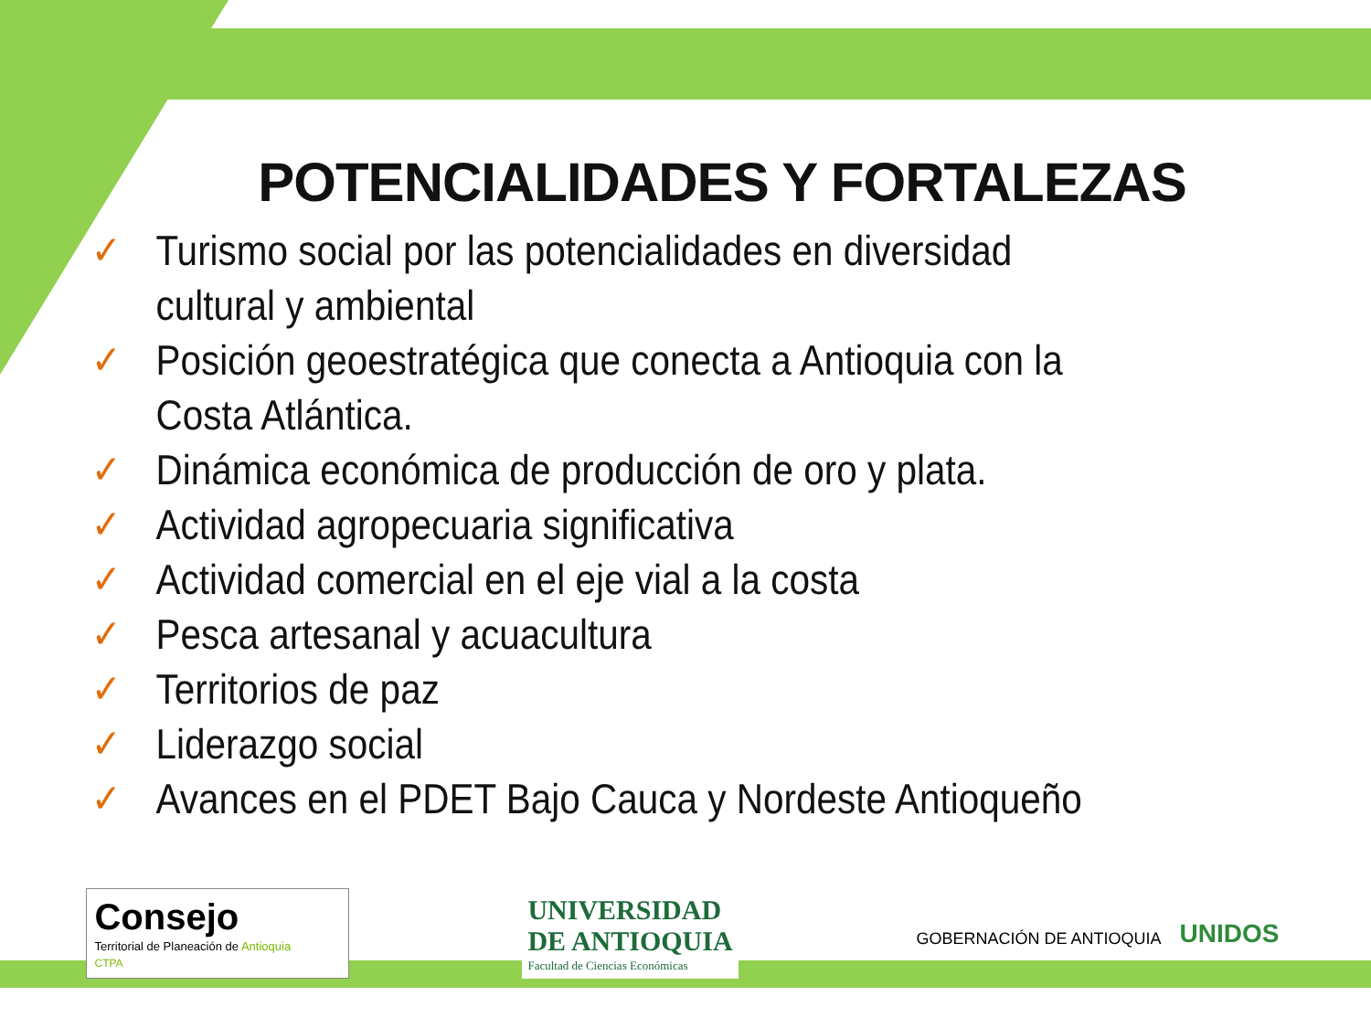POTENCIALIDADES Y FORTALEZAS
✓ Turismo social por las potencialidades en diversidad cultural y ambiental
✓ Posición geoestratégica que conecta a Antioquia con la Costa Atlántica.
✓ Dinámica económica de producción de oro y plata.
✓ Actividad agropecuaria significativa
✓ Actividad comercial en el eje vial a la costa
✓ Pesca artesanal y acuacultura
✓ Territorios de paz
✓ Liderazgo social
✓ Avances en el PDET Bajo Cauca y Nordeste Antioqueño
Consejo
Territorial de Planeación de Antioquia
CTPA
UNIVERSIDAD
DE ANTIOQUIA
Facultad de Ciencias Económicas
GOBERNACIÓN DE ANTIOQUIA UNIDOS